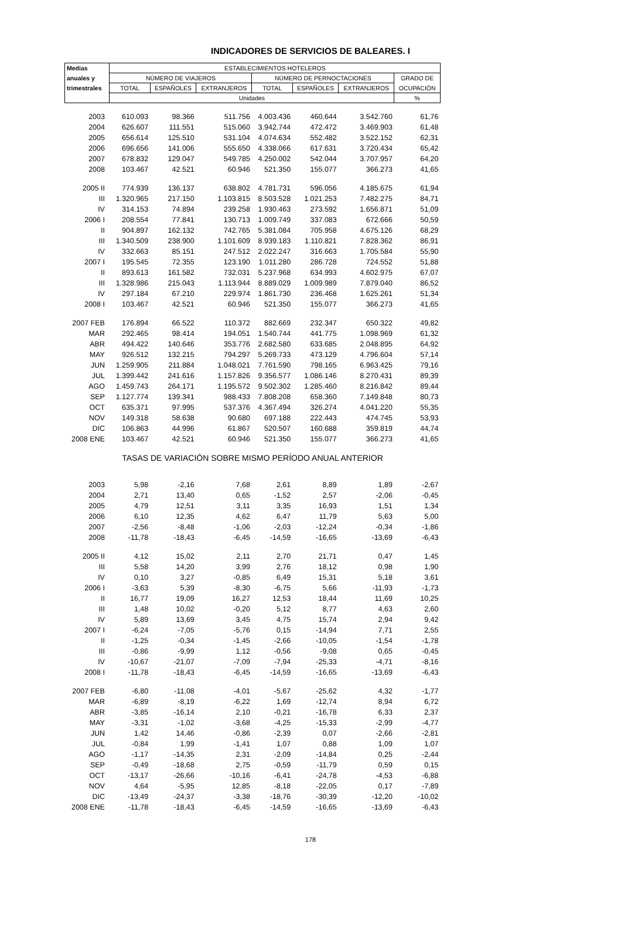INDICADORES DE SERVICIOS DE BALEARES. I
| Medias | ESTABLECIMIENTOS HOTELEROS | | | | | | |
| --- | --- | --- | --- | --- | --- | --- | --- |
| anuales y | NÚMERO DE VIAJEROS | | | NÚMERO DE PERNOCTACIONES | | | GRADO DE |
| trimestrales | TOTAL | ESPAÑOLES | EXTRANJEROS | TOTAL | ESPAÑOLES | EXTRANJEROS | OCUPACIÓN |
| | Unidades | | | | | | % |
| 2003 | 610.093 | 98.366 | 511.756 | 4.003.436 | 460.644 | 3.542.760 | 61,76 |
| 2004 | 626.607 | 111.551 | 515.060 | 3.942.744 | 472.472 | 3.469.903 | 61,48 |
| 2005 | 656.614 | 125.510 | 531.104 | 4.074.634 | 552.482 | 3.522.152 | 62,31 |
| 2006 | 696.656 | 141.006 | 555.650 | 4.338.066 | 617.631 | 3.720.434 | 65,42 |
| 2007 | 678.832 | 129.047 | 549.785 | 4.250.002 | 542.044 | 3.707.957 | 64,20 |
| 2008 | 103.467 | 42.521 | 60.946 | 521.350 | 155.077 | 366.273 | 41,65 |
| 2005 II | 774.939 | 136.137 | 638.802 | 4.781.731 | 596.056 | 4.185.675 | 61,94 |
| III | 1.320.965 | 217.150 | 1.103.815 | 8.503.528 | 1.021.253 | 7.482.275 | 84,71 |
| IV | 314.153 | 74.894 | 239.258 | 1.930.463 | 273.592 | 1.656.871 | 51,09 |
| 2006 I | 208.554 | 77.841 | 130.713 | 1.009.749 | 337.083 | 672.666 | 50,59 |
| II | 904.897 | 162.132 | 742.765 | 5.381.084 | 705.958 | 4.675.126 | 68,29 |
| III | 1.340.509 | 238.900 | 1.101.609 | 8.939.183 | 1.110.821 | 7.828.362 | 86,91 |
| IV | 332.663 | 85.151 | 247.512 | 2.022.247 | 316.663 | 1.705.584 | 55,90 |
| 2007 I | 195.545 | 72.355 | 123.190 | 1.011.280 | 286.728 | 724.552 | 51,88 |
| II | 893.613 | 161.582 | 732.031 | 5.237.968 | 634.993 | 4.602.975 | 67,07 |
| III | 1.328.986 | 215.043 | 1.113.944 | 8.889.029 | 1.009.989 | 7.879.040 | 86,52 |
| IV | 297.184 | 67.210 | 229.974 | 1.861.730 | 236.468 | 1.625.261 | 51,34 |
| 2008 I | 103.467 | 42.521 | 60.946 | 521.350 | 155.077 | 366.273 | 41,65 |
| 2007 FEB | 176.894 | 66.522 | 110.372 | 882.669 | 232.347 | 650.322 | 49,82 |
| MAR | 292.465 | 98.414 | 194.051 | 1.540.744 | 441.775 | 1.098.969 | 61,32 |
| ABR | 494.422 | 140.646 | 353.776 | 2.682.580 | 633.685 | 2.048.895 | 64,92 |
| MAY | 926.512 | 132.215 | 794.297 | 5.269.733 | 473.129 | 4.796.604 | 57,14 |
| JUN | 1.259.905 | 211.884 | 1.048.021 | 7.761.590 | 798.165 | 6.963.425 | 79,16 |
| JUL | 1.399.442 | 241.616 | 1.157.826 | 9.356.577 | 1.086.146 | 8.270.431 | 89,39 |
| AGO | 1.459.743 | 264.171 | 1.195.572 | 9.502.302 | 1.285.460 | 8.216.842 | 89,44 |
| SEP | 1.127.774 | 139.341 | 988.433 | 7.808.208 | 658.360 | 7.149.848 | 80,73 |
| OCT | 635.371 | 97.995 | 537.376 | 4.367.494 | 326.274 | 4.041.220 | 55,35 |
| NOV | 149.318 | 58.638 | 90.680 | 697.188 | 222.443 | 474.745 | 53,93 |
| DIC | 106.863 | 44.996 | 61.867 | 520.507 | 160.688 | 359.819 | 44,74 |
| 2008 ENE | 103.467 | 42.521 | 60.946 | 521.350 | 155.077 | 366.273 | 41,65 |
| TASAS DE VARIACIÓN SOBRE MISMO PERÍODO ANUAL ANTERIOR | | | | | | | |
| 2003 | 5,98 | -2,16 | 7,68 | 2,61 | 8,89 | 1,89 | -2,67 |
| 2004 | 2,71 | 13,40 | 0,65 | -1,52 | 2,57 | -2,06 | -0,45 |
| 2005 | 4,79 | 12,51 | 3,11 | 3,35 | 16,93 | 1,51 | 1,34 |
| 2006 | 6,10 | 12,35 | 4,62 | 6,47 | 11,79 | 5,63 | 5,00 |
| 2007 | -2,56 | -8,48 | -1,06 | -2,03 | -12,24 | -0,34 | -1,86 |
| 2008 | -11,78 | -18,43 | -6,45 | -14,59 | -16,65 | -13,69 | -6,43 |
| 2005 II | 4,12 | 15,02 | 2,11 | 2,70 | 21,71 | 0,47 | 1,45 |
| III | 5,58 | 14,20 | 3,99 | 2,76 | 18,12 | 0,98 | 1,90 |
| IV | 0,10 | 3,27 | -0,85 | 6,49 | 15,31 | 5,18 | 3,61 |
| 2006 I | -3,63 | 5,39 | -8,30 | -6,75 | 5,66 | -11,93 | -1,73 |
| II | 16,77 | 19,09 | 16,27 | 12,53 | 18,44 | 11,69 | 10,25 |
| III | 1,48 | 10,02 | -0,20 | 5,12 | 8,77 | 4,63 | 2,60 |
| IV | 5,89 | 13,69 | 3,45 | 4,75 | 15,74 | 2,94 | 9,42 |
| 2007 I | -6,24 | -7,05 | -5,76 | 0,15 | -14,94 | 7,71 | 2,55 |
| II | -1,25 | -0,34 | -1,45 | -2,66 | -10,05 | -1,54 | -1,78 |
| III | -0,86 | -9,99 | 1,12 | -0,56 | -9,08 | 0,65 | -0,45 |
| IV | -10,67 | -21,07 | -7,09 | -7,94 | -25,33 | -4,71 | -8,16 |
| 2008 I | -11,78 | -18,43 | -6,45 | -14,59 | -16,65 | -13,69 | -6,43 |
| 2007 FEB | -6,80 | -11,08 | -4,01 | -5,67 | -25,62 | 4,32 | -1,77 |
| MAR | -6,89 | -8,19 | -6,22 | 1,69 | -12,74 | 8,94 | 6,72 |
| ABR | -3,85 | -16,14 | 2,10 | -0,21 | -16,78 | 6,33 | 2,37 |
| MAY | -3,31 | -1,02 | -3,68 | -4,25 | -15,33 | -2,99 | -4,77 |
| JUN | 1,42 | 14,46 | -0,86 | -2,39 | 0,07 | -2,66 | -2,81 |
| JUL | -0,84 | 1,99 | -1,41 | 1,07 | 0,88 | 1,09 | 1,07 |
| AGO | -1,17 | -14,35 | 2,31 | -2,09 | -14,84 | 0,25 | -2,44 |
| SEP | -0,49 | -18,68 | 2,75 | -0,59 | -11,79 | 0,59 | 0,15 |
| OCT | -13,17 | -26,66 | -10,16 | -6,41 | -24,78 | -4,53 | -6,88 |
| NOV | 4,64 | -5,95 | 12,85 | -8,18 | -22,05 | 0,17 | -7,89 |
| DIC | -13,49 | -24,37 | -3,38 | -18,76 | -30,39 | -12,20 | -10,02 |
| 2008 ENE | -11,78 | -18,43 | -6,45 | -14,59 | -16,65 | -13,69 | -6,43 |
178